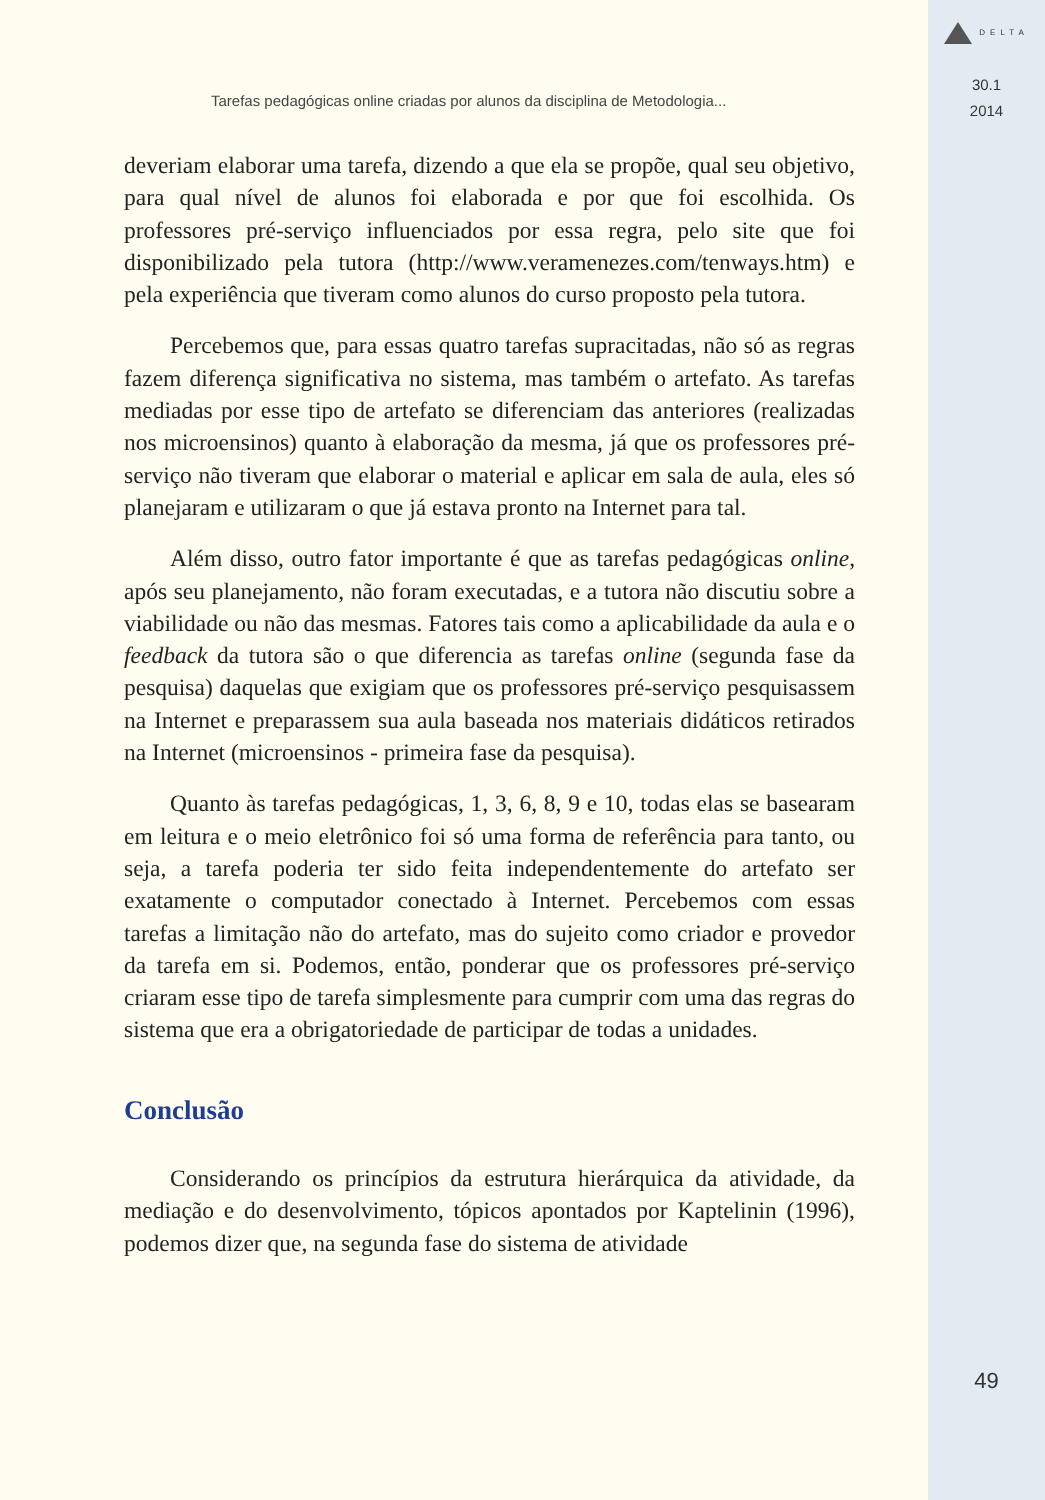Tarefas pedagógicas online criadas por alunos da disciplina de Metodologia...
deveriam elaborar uma tarefa, dizendo a que ela se propõe, qual seu objetivo, para qual nível de alunos foi elaborada e por que foi escolhida. Os professores pré-serviço influenciados por essa regra, pelo site que foi disponibilizado pela tutora (http://www.veramenezes.com/tenways.htm) e pela experiência que tiveram como alunos do curso proposto pela tutora.
Percebemos que, para essas quatro tarefas supracitadas, não só as regras fazem diferença significativa no sistema, mas também o artefato. As tarefas mediadas por esse tipo de artefato se diferenciam das anteriores (realizadas nos microensinos) quanto à elaboração da mesma, já que os professores pré-serviço não tiveram que elaborar o material e aplicar em sala de aula, eles só planejaram e utilizaram o que já estava pronto na Internet para tal.
Além disso, outro fator importante é que as tarefas pedagógicas online, após seu planejamento, não foram executadas, e a tutora não discutiu sobre a viabilidade ou não das mesmas. Fatores tais como a aplicabilidade da aula e o feedback da tutora são o que diferencia as tarefas online (segunda fase da pesquisa) daquelas que exigiam que os professores pré-serviço pesquisassem na Internet e preparassem sua aula baseada nos materiais didáticos retirados na Internet (microensinos - primeira fase da pesquisa).
Quanto às tarefas pedagógicas, 1, 3, 6, 8, 9 e 10, todas elas se basearam em leitura e o meio eletrônico foi só uma forma de referência para tanto, ou seja, a tarefa poderia ter sido feita independentemente do artefato ser exatamente o computador conectado à Internet. Percebemos com essas tarefas a limitação não do artefato, mas do sujeito como criador e provedor da tarefa em si. Podemos, então, ponderar que os professores pré-serviço criaram esse tipo de tarefa simplesmente para cumprir com uma das regras do sistema que era a obrigatoriedade de participar de todas a unidades.
Conclusão
Considerando os princípios da estrutura hierárquica da atividade, da mediação e do desenvolvimento, tópicos apontados por Kaptelinin (1996), podemos dizer que, na segunda fase do sistema de atividade
DELTA
30.1
2014
49